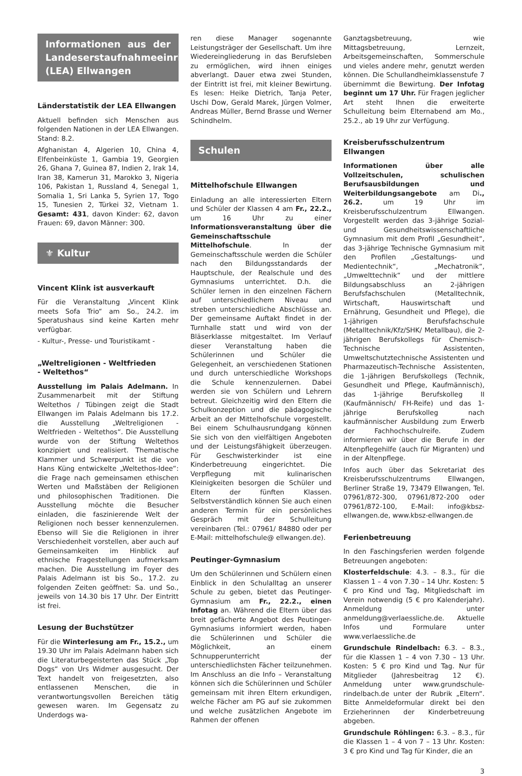Informationen aus der Landeserstaufnahmeeinrichtung (LEA) Ellwangen
Länderstatistik der LEA Ellwangen
Aktuell befinden sich Menschen aus folgenden Nationen in der LEA Ellwangen. Stand: 8.2.
Afghanistan 4, Algerien 10, China 4, Elfenbeinküste 1, Gambia 19, Georgien 26, Ghana 7, Guinea 87, Indien 2, Irak 14, Iran 38, Kamerun 31, Marokko 3, Nigeria 106, Pakistan 1, Russland 4, Senegal 1, Somalia 1, Sri Lanka 5, Syrien 17, Togo 15, Tunesien 2, Türkei 32, Vietnam 1. Gesamt: 431, davon Kinder: 62, davon Frauen: 69, davon Männer: 300.
⚜ Kultur
Vincent Klink ist ausverkauft
Für die Veranstaltung „Vincent Klink meets Sofa Trio“ am So., 24.2. im Speratushaus sind keine Karten mehr verfügbar.
- Kultur-, Presse- und Touristikamt -
„Weltreligionen - Weltfrieden
- Weltethos“
Ausstellung im Palais Adelmann. In Zusammenarbeit mit der Stiftung Weltethos / Tübingen zeigt die Stadt Ellwangen im Palais Adelmann bis 17.2. die Ausstellung „Weltreligionen - Weltfrieden - Weltethos“. Die Ausstellung wurde von der Stiftung Weltethos konzipiert und realisiert. Thematische Klammer und Schwerpunkt ist die von Hans Küng entwickelte „Weltethos-Idee“: die Frage nach gemeinsamen ethischen Werten und Maßstäben der Religionen und philosophischen Traditionen. Die Ausstellung möchte die Besucher einladen, die faszinierende Welt der Religionen noch besser kennenzulernen. Ebenso will Sie die Religionen in ihrer Verschiedenheit vorstellen, aber auch auf Gemeinsamkeiten im Hinblick auf ethnische Fragestellungen aufmerksam machen. Die Ausstellung im Foyer des Palais Adelmann ist bis So., 17.2. zu folgenden Zeiten geöffnet: Sa. und So., jeweils von 14.30 bis 17 Uhr. Der Eintritt ist frei.
Lesung der Buchstützer
Für die Winterlesung am Fr., 15.2., um 19.30 Uhr im Palais Adelmann haben sich die Literaturbegeisterten das Stück „Top Dogs“ von Urs Widmer ausgesucht. Der Text handelt von freigesetzten, also entlassenen Menschen, die in verantwortungsvollen Bereichen tätig gewesen waren. Im Gegensatz zu Underdogs wa-
ren diese Manager sogenannte Leistungsträger der Gesellschaft. Um ihre Wiedereingliederung in das Berufsleben zu ermöglichen, wird ihnen einiges abverlangt. Dauer etwa zwei Stunden, der Eintritt ist frei, mit kleiner Bewirtung. Es lesen: Heike Dietrich, Tanja Peter, Uschi Dow, Gerald Marek, Jürgen Volmer, Andreas Müller, Bernd Brasse und Werner Schindhelm.
Schulen
Mittelhofschule Ellwangen
Einladung an alle interessierten Eltern und Schüler der Klassen 4 am Fr., 22.2., um 16 Uhr zu einer Informationsveranstaltung über die Gemeinschaftsschule Mittelhofschule. In der Gemeinschaftsschule werden die Schüler nach den Bildungsstandards der Hauptschule, der Realschule und des Gymnasiums unterrichtet. D.h. die Schüler lernen in den einzelnen Fächern auf unterschiedlichem Niveau und streben unterschiedliche Abschlüsse an. Der gemeinsame Auftakt findet in der Turnhalle statt und wird von der Bläserklasse mitgestaltet. Im Verlauf dieser Veranstaltung haben die Schülerinnen und Schüler die Gelegenheit, an verschiedenen Stationen und durch unterschiedliche Workshops die Schule kennenzulernen. Dabei werden sie von Schülern und Lehrern betreut. Gleichzeitig wird den Eltern die Schulkonzeption und die pädagogische Arbeit an der Mittelhofschule vorgestellt. Bei einem Schulhausrundgang können Sie sich von den vielfältigen Angeboten und der Leistungsfähigkeit überzeugen. Für Geschwisterkinder ist eine Kinderbetreuung eingerichtet. Die Verpflegung mit kulinarischen Kleinigkeiten besorgen die Schüler und Eltern der fünften Klassen. Selbstverständlich können Sie auch einen anderen Termin für ein persönliches Gespräch mit der Schulleitung vereinbaren (Tel.: 07961/ 84880 oder per E-Mail: mittelhofschule@ ellwangen.de).
Peutinger-Gymnasium
Um den Schülerinnen und Schülern einen Einblick in den Schulalltag an unserer Schule zu geben, bietet das Peutinger-Gymnasium am Fr., 22.2., einen Infotag an. Während die Eltern über das breit gefächerte Angebot des Peutinger-Gymnasiums informiert werden, haben die Schülerinnen und Schüler die Möglichkeit, an einem Schnupperunterricht der unterschiedlichsten Fächer teilzunehmen. Im Anschluss an die Info – Veranstaltung können sich die Schülerinnen und Schüler gemeinsam mit ihren Eltern erkundigen, welche Fächer am PG auf sie zukommen und welche zusätzlichen Angebote im Rahmen der offenen
Ganztagsbetreuung, wie Mittagsbetreuung, Lernzeit, Arbeitsgemeinschaften, Sommerschule und vieles andere mehr, genutzt werden können. Die Schullandheimklassenstufe 7 übernimmt die Bewirtung. Der Infotag beginnt um 17 Uhr. Für Fragen jeglicher Art steht Ihnen die erweiterte Schulleitung beim Elternabend am Mo., 25.2., ab 19 Uhr zur Verfügung.
Kreisberufsschulzentrum Ellwangen
Informationen über alle Vollzeitschulen, schulischen Berufsausbildungen und Weiterbildungsangebote am Di., 26.2. um 19 Uhr im Kreisberufsschulzentrum Ellwangen. Vorgestellt werden das 3-jährige Sozial- und Gesundheitswissenschaftliche Gymnasium mit dem Profil „Gesundheit“, das 3-jährige Technische Gymnasium mit den Profilen „Gestaltungs- und Medientechnik“, „Mechatronik“, „Umwelttechnik“ und der mittlere Bildungsabschluss an 2-jährigen Berufsfachschulen (Metalltechnik, Wirtschaft, Hauswirtschaft und Ernährung, Gesundheit und Pflege), die 1-jährigen Berufsfachschule (Metalltechnik/Kfz/SHK/ Metallbau), die 2-jährigen Berufskollegs für Chemisch-Technische Assistenten, Umweltschutztechnische Assistenten und Pharmazeutisch-Technische Assistenten, die 1-jährigen Berufskollegs (Technik, Gesundheit und Pflege, Kaufmännisch), das 1-jährige Berufskolleg II (Kaufmännisch/ FH-Reife) und das 1-jährige Berufskolleg nach kaufmännischer Ausbildung zum Erwerb der Fachhochschulreife. Zudem informieren wir über die Berufe in der Altenpflegehilfe (auch für Migranten) und in der Altenpflege.
Infos auch über das Sekretariat des Kreisberufsschulzentrums Ellwangen, Berliner Straße 19, 73479 Ellwangen, Tel. 07961/872-300, 07961/872-200 oder 07961/872-100, E-Mail: info@kbsz-ellwangen.de, www.kbsz-ellwangen.de
Ferienbetreuung
In den Faschingsferien werden folgende Betreuungen angeboten:
Klosterfeldschule: 4.3. – 8.3., für die Klassen 1 – 4 von 7.30 – 14 Uhr. Kosten: 5 € pro Kind und Tag, Mitgliedschaft im Verein notwendig (5 € pro Kalenderjahr). Anmeldung unter anmeldung@verlaessliche.de. Aktuelle Infos und Formulare unter www.verlaessliche.de
Grundschule Rindelbach: 6.3. – 8.3., für die Klassen 1 – 4 von 7.30 – 13 Uhr. Kosten: 5 € pro Kind und Tag. Nur für Mitglieder (Jahresbeitrag 12 €). Anmeldung unter www.grundschule-rindelbach.de unter der Rubrik „Eltern“. Bitte Anmeldeformular direkt bei den Erzieherinnen der Kinderbetreuung abgeben.
Grundschule Röhlingen: 6.3. – 8.3., für die Klassen 1 – 4 von 7 – 13 Uhr. Kosten: 3 € pro Kind und Tag für Kinder, die an
3